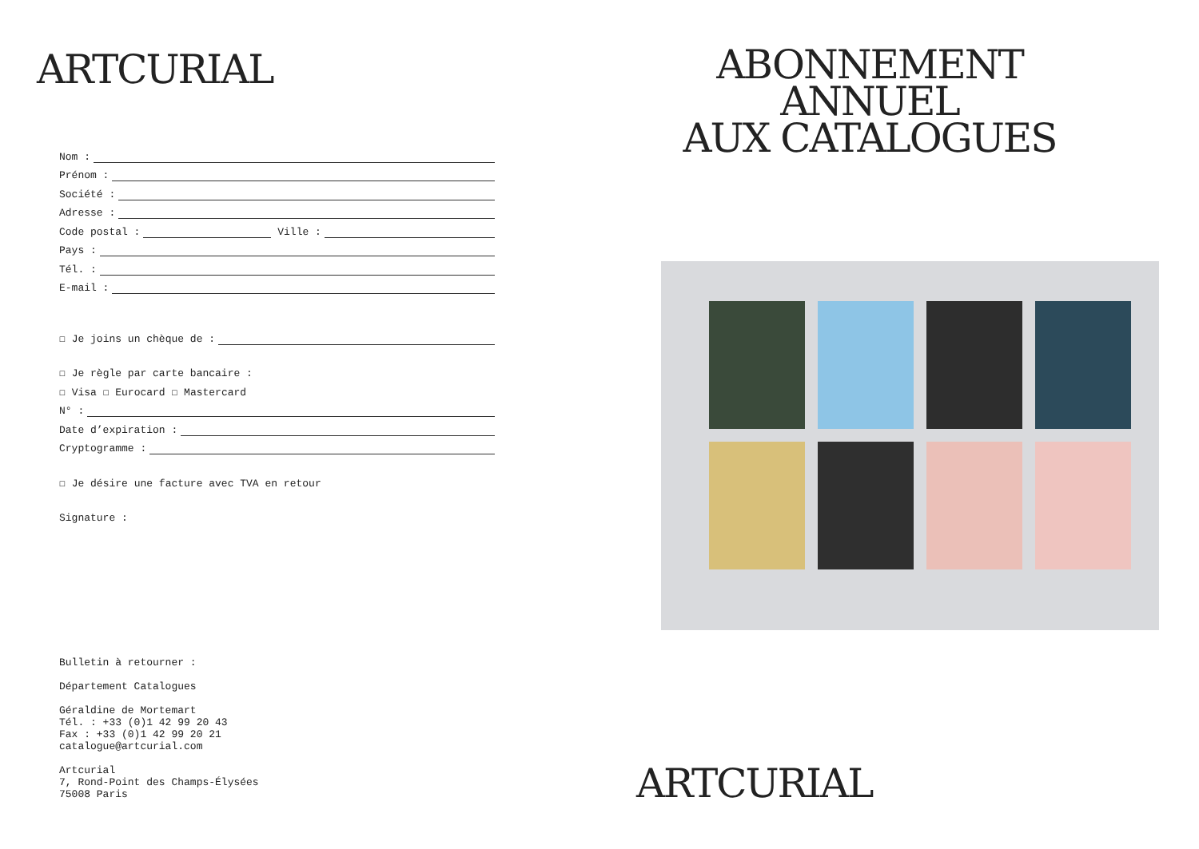ARTCURIAL
Nom :
Prénom :
Société :
Adresse :
Code postal : Ville :
Pays :
Tél. :
E-mail :
☐ Je joins un chèque de :
☐ Je règle par carte bancaire :
☐ Visa ☐ Eurocard ☐ Mastercard
N° :
Date d’expiration :
Cryptogramme :
☐ Je désire une facture avec TVA en retour
Signature :
Bulletin à retourner :
Département Catalogues
Géraldine de Mortemart
Tél. : +33 (0)1 42 99 20 43
Fax : +33 (0)1 42 99 20 21
catalogue@artcurial.com
Artcurial
7, Rond-Point des Champs-Élysées
75008 Paris
ABONNEMENT ANNUEL
AUX CATALOGUES
ARTCURIAL